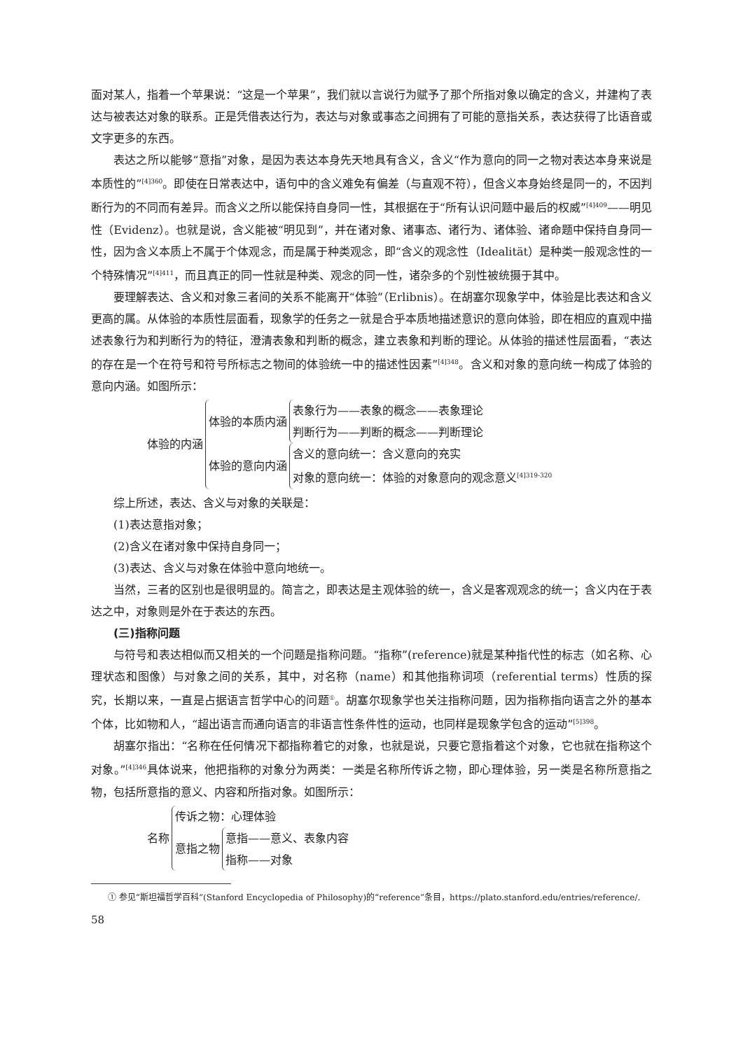面对某人，指着一个苹果说：“这是一个苹果”，我们就以言说行为赋予了那个所指对象以确定的含义，并建构了表达与被表达对象的联系。正是凭借表达行为，表达与对象或事态之间拥有了可能的意指关系，表达获得了比语音或文字更多的东西。
表达之所以能够“意指”对象，是因为表达本身先天地具有含义，含义“作为意向的同一之物对表达本身来说是本质性的”<sup>[4]360</sup>。即使在日常表达中，语句中的含义难免有偏差（与直观不符），但含义本身始终是同一的，不因判断行为的不同而有差异。而含义之所以能保持自身同一性，其根据在于“所有认识问题中最后的权威”<sup>[4]409</sup>——明见性（Evidenz）。也就是说，含义能被“明见到”，并在诸对象、诸事态、诸行为、诸体验、诸命题中保持自身同一性，因为含义本质上不属于个体观念，而是属于种类观念，即“含义的观念性（Idealität）是种类一般观念性的一个特殊情况”<sup>[4]411</sup>，而且真正的同一性就是种类、观念的同一性，诸杂多的个别性被统摄于其中。
要理解表达、含义和对象三者间的关系不能离开“体验”（Erlibnis）。在胡塞尔现象学中，体验是比表达和含义更高的属。从体验的本质性层面看，现象学的任务之一就是合乎本质地描述意识的意向体验，即在相应的直观中描述表象行为和判断行为的特征，澄清表象和判断的概念，建立表象和判断的理论。从体验的描述性层面看，“表达的存在是一个在符号和符号所标志之物间的体验统一中的描述性因素”<sup>[4]348</sup>。含义和对象的意向统一构成了体验的意向内涵。如图所示：
体验的内涵
体验的本质内涵
表象行为——表象的概念——表象理论
判断行为——判断的概念——判断理论
体验的意向内涵
含义的意向统一：含义意向的充实
对象的意向统一：体验的对象意向的观念意义<sup>[4]319-320</sup>
综上所述，表达、含义与对象的关联是：
(1)表达意指对象；
(2)含义在诸对象中保持自身同一；
(3)表达、含义与对象在体验中意向地统一。
当然，三者的区别也是很明显的。简言之，即表达是主观体验的统一，含义是客观观念的统一；含义内在于表达之中，对象则是外在于表达的东西。
(三)指称问题
与符号和表达相似而又相关的一个问题是指称问题。“指称”(reference)就是某种指代性的标志（如名称、心理状态和图像）与对象之间的关系，其中，对名称（name）和其他指称词项（referential terms）性质的探究，长期以来，一直是占据语言哲学中心的问题<sup>①</sup>。胡塞尔现象学也关注指称问题，因为指称指向语言之外的基本个体，比如物和人，“超出语言而通向语言的非语言性条件性的运动，也同样是现象学包含的运动”<sup>[5]398</sup>。
胡塞尔指出：“名称在任何情况下都指称着它的对象，也就是说，只要它意指着这个对象，它也就在指称这个对象。”<sup>[4]346</sup>具体说来，他把指称的对象分为两类：一类是名称所传诉之物，即心理体验，另一类是名称所意指之物，包括所意指的意义、内容和所指对象。如图所示：
名称
传诉之物：心理体验
意指之物
意指——意义、表象内容
指称——对象
　　① 参见“斯坦福哲学百科”(Stanford Encyclopedia of Philosophy)的“reference”条目，https://plato.stanford.edu/entries/reference/.
58